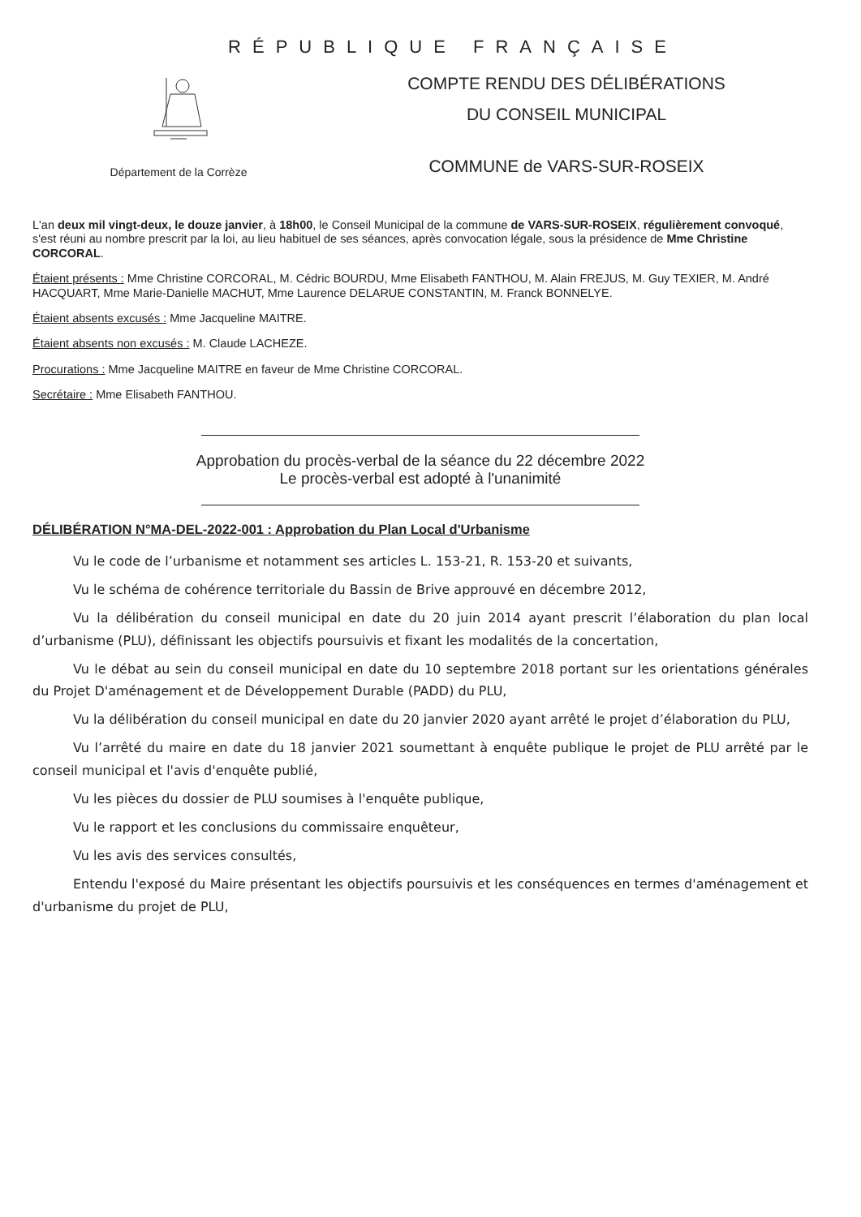RÉPUBLIQUE FRANÇAISE
Département de la Corrèze
COMPTE RENDU DES DÉLIBÉRATIONS
DU CONSEIL MUNICIPAL
COMMUNE de VARS-SUR-ROSEIX
L'an deux mil vingt-deux, le douze janvier, à 18h00, le Conseil Municipal de la commune de VARS-SUR-ROSEIX, régulièrement convoqué, s'est réuni au nombre prescrit par la loi, au lieu habituel de ses séances, après convocation légale, sous la présidence de Mme Christine CORCORAL.
Étaient présents : Mme Christine CORCORAL, M. Cédric BOURDU, Mme Elisabeth FANTHOU, M. Alain FREJUS, M. Guy TEXIER, M. André HACQUART, Mme Marie-Danielle MACHUT, Mme Laurence DELARUE CONSTANTIN, M. Franck BONNELYE.
Étaient absents excusés : Mme Jacqueline MAITRE.
Étaient absents non excusés : M. Claude LACHEZE.
Procurations : Mme Jacqueline MAITRE en faveur de Mme Christine CORCORAL.
Secrétaire : Mme Elisabeth FANTHOU.
Approbation du procès-verbal de la séance du 22 décembre 2022
Le procès-verbal est adopté à l'unanimité
DÉLIBÉRATION N°MA-DEL-2022-001 : Approbation du Plan Local d'Urbanisme
Vu le code de l’urbanisme et notamment ses articles L. 153-21, R. 153-20 et suivants,
Vu le schéma de cohérence territoriale du Bassin de Brive approuvé en décembre 2012,
Vu la délibération du conseil municipal en date du 20 juin 2014 ayant prescrit l’élaboration du plan local d’urbanisme (PLU), définissant les objectifs poursuivis et fixant les modalités de la concertation,
Vu le débat au sein du conseil municipal en date du 10 septembre 2018 portant sur les orientations générales du Projet D'aménagement et de Développement Durable (PADD) du PLU,
Vu la délibération du conseil municipal en date du 20 janvier 2020 ayant arrêté le projet d’élaboration du PLU,
Vu l’arrêté du maire en date du 18 janvier 2021 soumettant à enquête publique le projet de PLU arrêté par le conseil municipal et l'avis d'enquête publié,
Vu les pièces du dossier de PLU soumises à l'enquête publique,
Vu le rapport et les conclusions du commissaire enquêteur,
Vu les avis des services consultés,
Entendu l'exposé du Maire présentant les objectifs poursuivis et les conséquences en termes d'aménagement et d'urbanisme du projet de PLU,